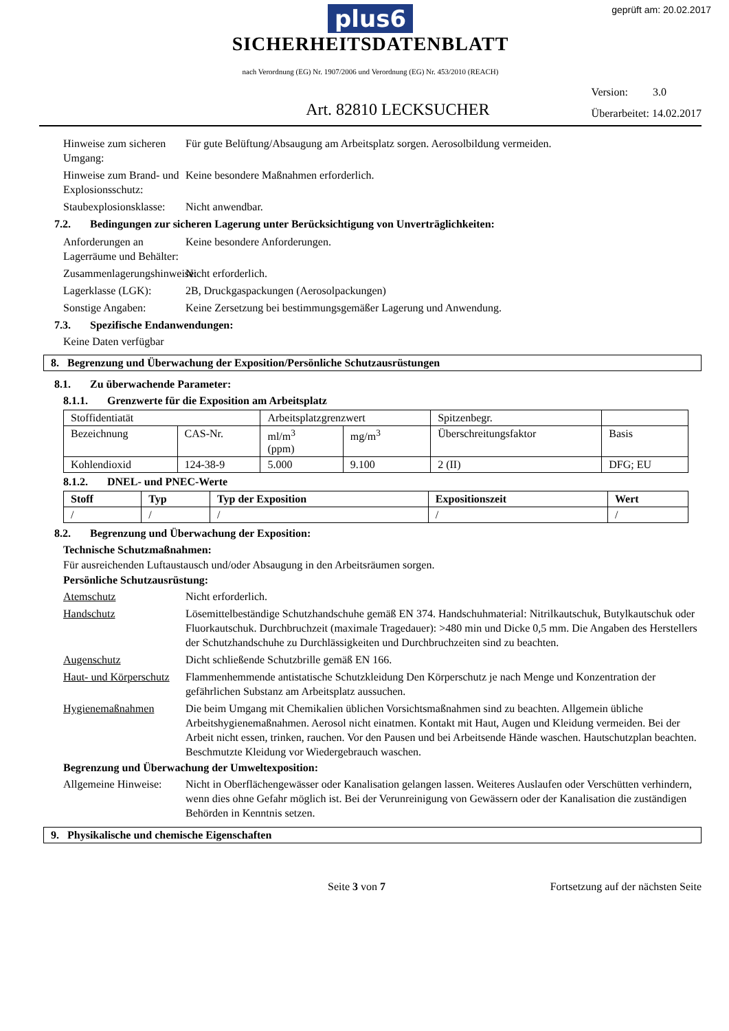geprüft am: 20.02.2017
plus6
SICHERHEITSDATENBLATT
nach Verordnung (EG) Nr. 1907/2006 und Verordnung (EG) Nr. 453/2010 (REACH)
Art. 82810 LECKSUCHER
Version: 3.0
Überarbeitet: 14.02.2017
Hinweise zum sicheren Umgang:
Für gute Belüftung/Absaugung am Arbeitsplatz sorgen. Aerosolbildung vermeiden.
Hinweise zum Brand- und Explosionsschutz:
Keine besondere Maßnahmen erforderlich.
Staubexplosionsklasse:
Nicht anwendbar.
7.2. Bedingungen zur sicheren Lagerung unter Berücksichtigung von Unverträglichkeiten:
Anforderungen an Lagerräume und Behälter:
Keine besondere Anforderungen.
Zusammenlagerungshinweise:
Nicht erforderlich.
Lagerklasse (LGK): 2B, Druckgaspackungen (Aerosolpackungen)
Sonstige Angaben: Keine Zersetzung bei bestimmungsgemäßer Lagerung und Anwendung.
7.3. Spezifische Endanwendungen:
Keine Daten verfügbar
8. Begrenzung und Überwachung der Exposition/Persönliche Schutzausrüstungen
8.1. Zu überwachende Parameter:
8.1.1. Grenzwerte für die Exposition am Arbeitsplatz
| Stoffidentiatät | | Arbeitsplatzgrenzwert | | Spitzenbegr. | |
| --- | --- | --- | --- | --- | --- |
| Bezeichnung | CAS-Nr. | ml/m<sup>3</sup> (ppm) | mg/m<sup>3</sup> | Überschreitungsfaktor | Basis |
| Kohlendioxid | 124-38-9 | 5.000 | 9.100 | 2 (II) | DFG; EU |
8.1.2. DNEL- und PNEC-Werte
| Stoff | Typ | Typ der Exposition | Expositionszeit | Wert |
| --- | --- | --- | --- | --- |
| / | / | / | / | / |
8.2. Begrenzung und Überwachung der Exposition:
Technische Schutzmaßnahmen:
Für ausreichenden Luftaustausch und/oder Absaugung in den Arbeitsräumen sorgen.
Persönliche Schutzausrüstung:
Atemschutz Nicht erforderlich.
Handschutz Lösemittelbeständige Schutzhandschuhe gemäß EN 374. Handschuhmaterial: Nitrilkautschuk, Butylkautschuk oder Fluorkautschuk. Durchbruchzeit (maximale Tragedauer): >480 min und Dicke 0,5 mm. Die Angaben des Herstellers der Schutzhandschuhe zu Durchlässigkeiten und Durchbruchzeiten sind zu beachten.
Augenschutz Dicht schließende Schutzbrille gemäß EN 166.
Haut- und Körperschutz
Flammenhemmende antistatische Schutzkleidung Den Körperschutz je nach Menge und Konzentration der gefährlichen Substanz am Arbeitsplatz aussuchen.
Hygienemaßnahmen Die beim Umgang mit Chemikalien üblichen Vorsichtsmaßnahmen sind zu beachten. Allgemein übliche Arbeitshygienemaßnahmen. Aerosol nicht einatmen. Kontakt mit Haut, Augen und Kleidung vermeiden. Bei der Arbeit nicht essen, trinken, rauchen. Vor den Pausen und bei Arbeitsende Hände waschen. Hautschutzplan beachten. Beschmutzte Kleidung vor Wiedergebrauch waschen.
Begrenzung und Überwachung der Umweltexposition:
Allgemeine Hinweise:
Nicht in Oberflächengewässer oder Kanalisation gelangen lassen. Weiteres Auslaufen oder Verschütten verhindern, wenn dies ohne Gefahr möglich ist. Bei der Verunreinigung von Gewässern oder der Kanalisation die zuständigen Behörden in Kenntnis setzen.
9. Physikalische und chemische Eigenschaften
Seite 3 von 7 Fortsetzung auf der nächsten Seite